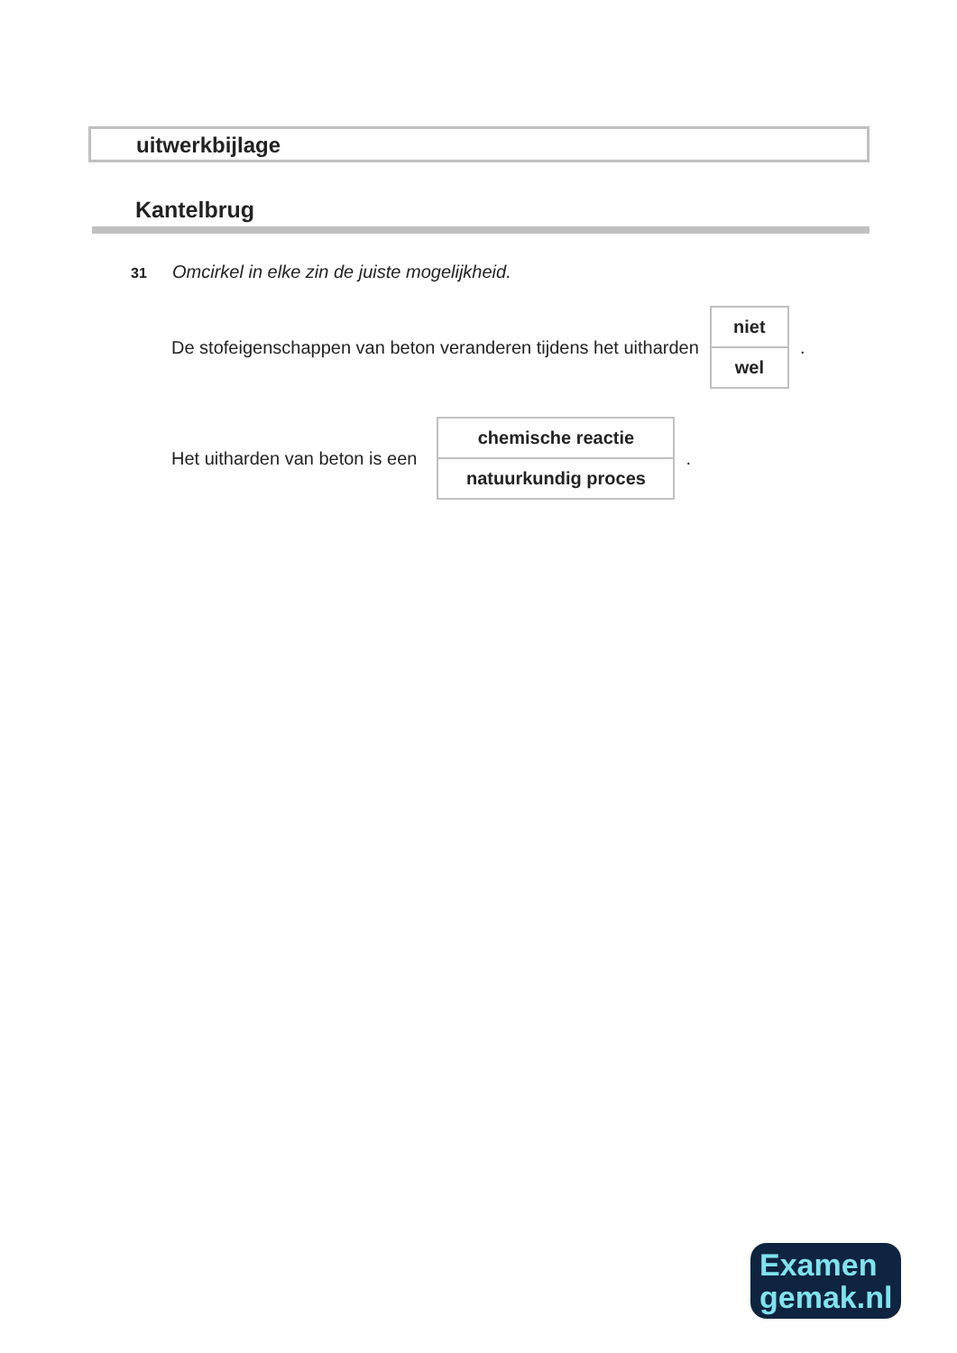uitwerkbijlage
Kantelbrug
31 Omcirkel in elke zin de juiste mogelijkheid.
De stofeigenschappen van beton veranderen tijdens het uitharden
| niet |
| wel |
.
Het uitharden van beton is een
| chemische reactie |
| natuurkundig proces |
.
Examen
gemak.nl